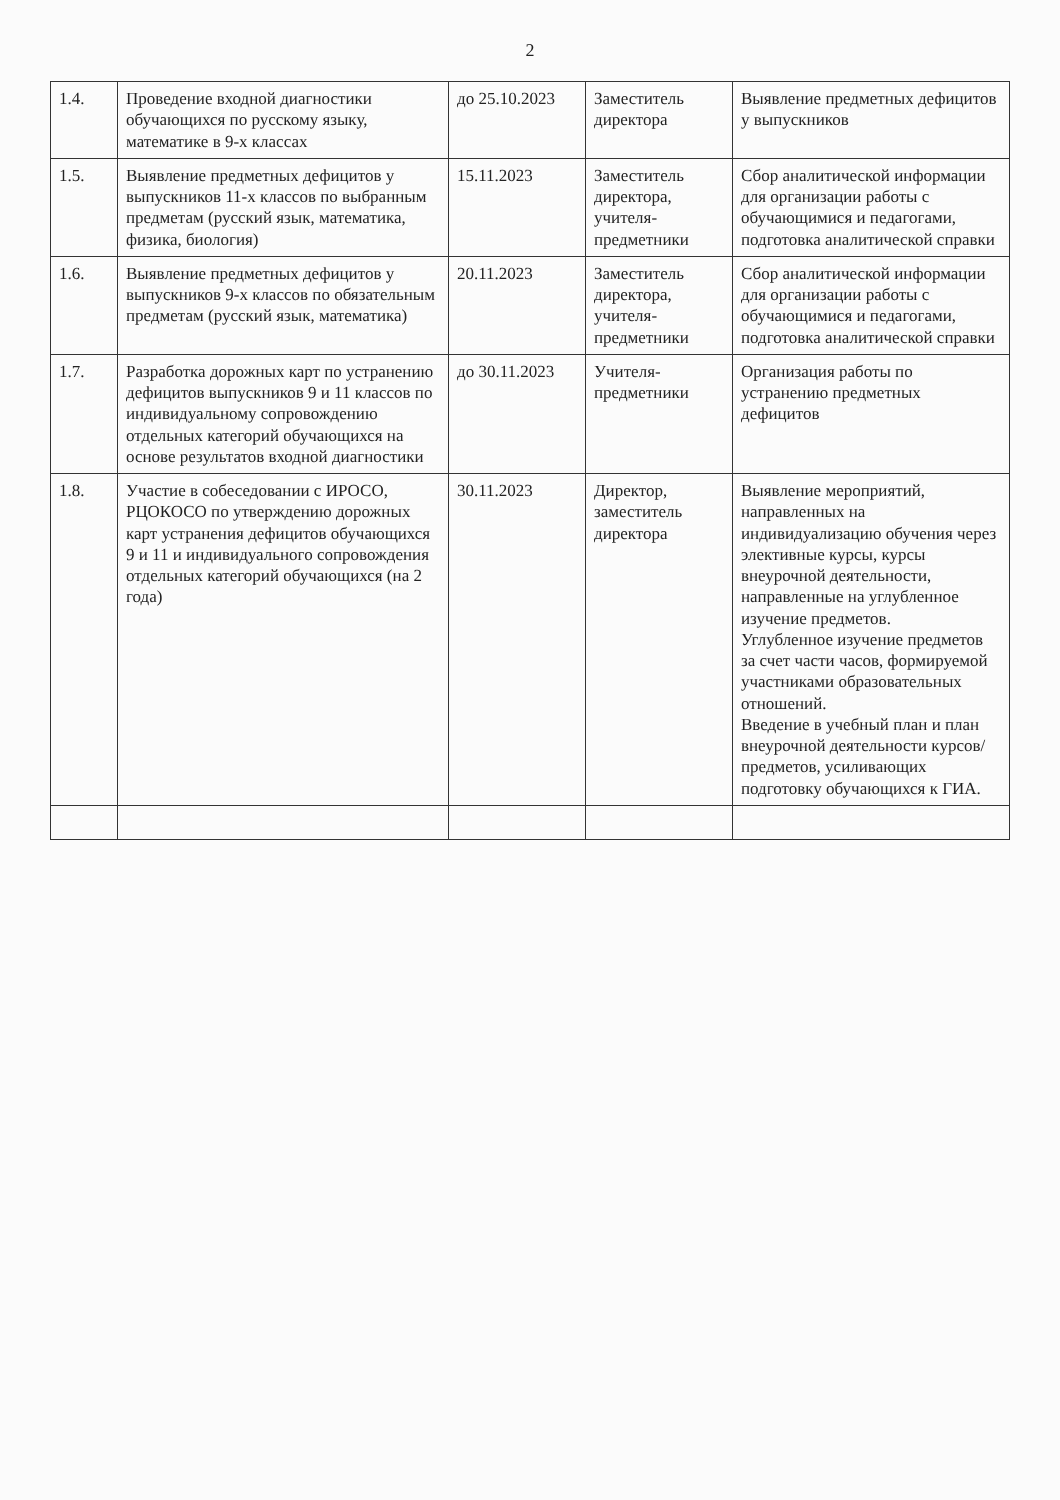2
| 1.4. | Проведение входной диагностики обучающихся по русскому языку, математике в 9-х классах | до 25.10.2023 | Заместитель директора | Выявление предметных дефицитов у выпускников |
| 1.5. | Выявление предметных дефицитов у выпускников 11-х классов по выбранным предметам (русский язык, математика, физика, биология) | 15.11.2023 | Заместитель директора, учителя-предметники | Сбор аналитической информации для организации работы с обучающимися и педагогами, подготовка аналитической справки |
| 1.6. | Выявление предметных дефицитов у выпускников 9-х классов по обязательным предметам (русский язык, математика) | 20.11.2023 | Заместитель директора, учителя-предметники | Сбор аналитической информации для организации работы с обучающимися и педагогами, подготовка аналитической справки |
| 1.7. | Разработка дорожных карт по устранению дефицитов выпускников 9 и 11 классов по индивидуальному сопровождению отдельных категорий обучающихся на основе результатов входной диагностики | до 30.11.2023 | Учителя-предметники | Организация работы по устранению предметных дефицитов |
| 1.8. | Участие в собеседовании с ИРОСО, РЦОКОСО по утверждению дорожных карт устранения дефицитов обучающихся 9 и 11 и индивидуального сопровождения отдельных категорий обучающихся (на 2 года) | 30.11.2023 | Директор, заместитель директора | Выявление мероприятий, направленных на индивидуализацию обучения через элективные курсы, курсы внеурочной деятельности, направленные на углубленное изучение предметов. Углубленное изучение предметов за счет части часов, формируемой участниками образовательных отношений. Введение в учебный план и план внеурочной деятельности курсов/предметов, усиливающих подготовку обучающихся к ГИА. |